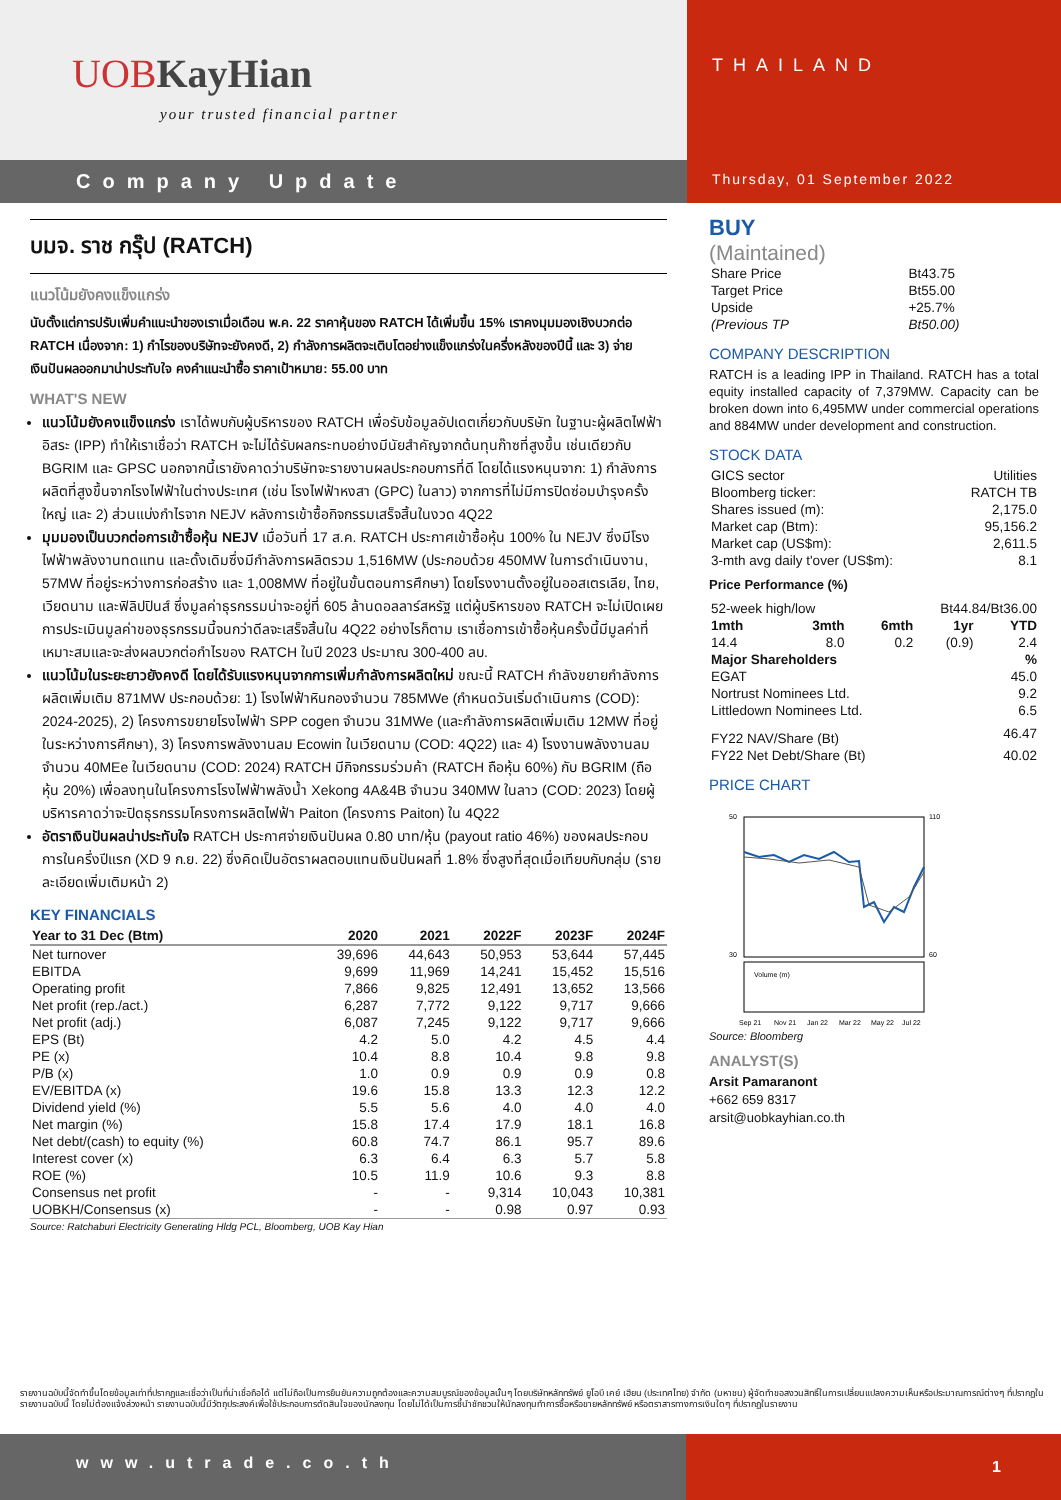UOBKayHian
your trusted financial partner
Company Update
THAILAND
Thursday, 01 September 2022
บมจ. ราช กรุ๊ป (RATCH)
แนวโน้มยังคงแข็งแกร่ง
นับตั้งแต่การปรับเพิ่มคำแนะนำของเราเมื่อเดือน พ.ค. 22 ราคาหุ้นของ RATCH ได้เพิ่มขึ้น 15% เราคงมุมมองเชิงบวกต่อ RATCH เนื่องจาก: 1) กำไรของบริษัทจะยังคงดี, 2) กำลังการผลิตจะเติบโตอย่างแข็งแกร่งในครึ่งหลังของปีนี้ และ 3) จ่ายเงินปันผลออกมาน่าประทับใจ คงคำแนะนำซื้อ ราคาเป้าหมาย: 55.00 บาท
WHAT'S NEW
แนวโน้มยังคงแข็งแกร่ง เราได้พบกับผู้บริหารของ RATCH เพื่อรับข้อมูลอัปเดตเกี่ยวกับบริษัท ในฐานะผู้ผลิตไฟฟ้าอิสระ (IPP) ทำให้เราเชื่อว่า RATCH จะไม่ได้รับผลกระทบอย่างมีนัยสำคัญจากต้นทุนก๊าซที่สูงขึ้น เช่นเดียวกับ BGRIM และ GPSC นอกจากนี้เรายังคาดว่าบริษัทจะรายงานผลประกอบการที่ดี โดยได้แรงหนุนจาก: 1) กำลังการผลิตที่สูงขึ้นจากโรงไฟฟ้าในต่างประเทศ (เช่น โรงไฟฟ้าหงสา (GPC) ในลาว) จากการที่ไม่มีการปิดซ่อมบำรุงครั้งใหญ่ และ 2) ส่วนแบ่งกำไรจาก NEJV หลังการเข้าซื้อกิจกรรมเสร็จสิ้นในงวด 4Q22
มุมมองเป็นบวกต่อการเข้าซื้อหุ้น NEJV เมื่อวันที่ 17 ส.ค. RATCH ประกาศเข้าซื้อหุ้น 100% ใน NEJV ซึ่งมีโรงไฟฟ้าพลังงานทดแทน และดั้งเดิมซึ่งมีกำลังการผลิตรวม 1,516MW (ประกอบด้วย 450MW ในการดำเนินงาน, 57MW ที่อยู่ระหว่างการก่อสร้าง และ 1,008MW ที่อยู่ในขั้นตอนการศึกษา) โดยโรงงานตั้งอยู่ในออสเตรเลีย, ไทย, เวียดนาม และฟิลิปปินส์ ซึ่งมูลค่าธุรกรรมน่าจะอยู่ที่ 605 ล้านดอลลาร์สหรัฐ แต่ผู้บริหารของ RATCH จะไม่เปิดเผยการประเมินมูลค่าของธุรกรรมนี้จนกว่าดีลจะเสร็จสิ้นใน 4Q22 อย่างไรก็ตาม เราเชื่อการเข้าซื้อหุ้นครั้งนี้มีมูลค่าที่เหมาะสมและจะส่งผลบวกต่อกำไรของ RATCH ในปี 2023 ประมาณ 300-400 ลบ.
แนวโน้มในระยะยาวยังคงดี โดยได้รับแรงหนุนจากการเพิ่มกำลังการผลิตใหม่ ขณะนี้ RATCH กำลังขยายกำลังการผลิตเพิ่มเติม 871MW ประกอบด้วย: 1) โรงไฟฟ้าหินกองจำนวน 785MWe (กำหนดวันเริ่มดำเนินการ (COD): 2024-2025), 2) โครงการขยายโรงไฟฟ้า SPP cogen จำนวน 31MWe (และกำลังการผลิตเพิ่มเติม 12MW ที่อยู่ในระหว่างการศึกษา), 3) โครงการพลังงานลม Ecowin ในเวียดนาม (COD: 4Q22) และ 4) โรงงานพลังงานลมจำนวน 40MEe ในเวียดนาม (COD: 2024) RATCH มีกิจกรรมร่วมค้า (RATCH ถือหุ้น 60%) กับ BGRIM (ถือหุ้น 20%) เพื่อลงทุนในโครงการโรงไฟฟ้าพลังน้ำ Xekong 4A&4B จำนวน 340MW ในลาว (COD: 2023) โดยผู้บริหารคาดว่าจะปิดธุรกรรมโครงการผลิตไฟฟ้า Paiton (โครงการ Paiton) ใน 4Q22
อัตราเงินปันผลน่าประทับใจ RATCH ประกาศจ่ายเงินปันผล 0.80 บาท/หุ้น (payout ratio 46%) ของผลประกอบการในครึ่งปีแรก (XD 9 ก.ย. 22) ซึ่งคิดเป็นอัตราผลตอบแทนเงินปันผลที่ 1.8% ซึ่งสูงที่สุดเมื่อเทียบกับกลุ่ม (รายละเอียดเพิ่มเติมหน้า 2)
KEY FINANCIALS
| Year to 31 Dec (Btm) | 2020 | 2021 | 2022F | 2023F | 2024F |
| --- | --- | --- | --- | --- | --- |
| Net turnover | 39,696 | 44,643 | 50,953 | 53,644 | 57,445 |
| EBITDA | 9,699 | 11,969 | 14,241 | 15,452 | 15,516 |
| Operating profit | 7,866 | 9,825 | 12,491 | 13,652 | 13,566 |
| Net profit (rep./act.) | 6,287 | 7,772 | 9,122 | 9,717 | 9,666 |
| Net profit (adj.) | 6,087 | 7,245 | 9,122 | 9,717 | 9,666 |
| EPS (Bt) | 4.2 | 5.0 | 4.2 | 4.5 | 4.4 |
| PE (x) | 10.4 | 8.8 | 10.4 | 9.8 | 9.8 |
| P/B (x) | 1.0 | 0.9 | 0.9 | 0.9 | 0.8 |
| EV/EBITDA (x) | 19.6 | 15.8 | 13.3 | 12.3 | 12.2 |
| Dividend yield (%) | 5.5 | 5.6 | 4.0 | 4.0 | 4.0 |
| Net margin (%) | 15.8 | 17.4 | 17.9 | 18.1 | 16.8 |
| Net debt/(cash) to equity (%) | 60.8 | 74.7 | 86.1 | 95.7 | 89.6 |
| Interest cover (x) | 6.3 | 6.4 | 6.3 | 5.7 | 5.8 |
| ROE (%) | 10.5 | 11.9 | 10.6 | 9.3 | 8.8 |
| Consensus net profit | - | - | 9,314 | 10,043 | 10,381 |
| UOBKH/Consensus (x) | - | - | 0.98 | 0.97 | 0.93 |
Source: Ratchaburi Electricity Generating Hldg PCL, Bloomberg, UOB Kay Hian
BUY
(Maintained)
| Share Price | Bt43.75 |
| Target Price | Bt55.00 |
| Upside | +25.7% |
| (Previous TP | Bt50.00) |
COMPANY DESCRIPTION
RATCH is a leading IPP in Thailand. RATCH has a total equity installed capacity of 7,379MW. Capacity can be broken down into 6,495MW under commercial operations and 884MW under development and construction.
STOCK DATA
| GICS sector | Utilities |
| Bloomberg ticker: | RATCH TB |
| Shares issued (m): | 2,175.0 |
| Market cap (Btm): | 95,156.2 |
| Market cap (US$m): | 2,611.5 |
| 3-mth avg daily t'over (US$m): | 8.1 |
Price Performance (%)
| 52-week high/low | Bt44.84/Bt36.00 |
| 1mth | 3mth | 6mth | 1yr | YTD |
| --- | --- | --- | --- | --- |
| 14.4 | 8.0 | 0.2 | (0.9) | 2.4 |
| Major Shareholders | | | | % |
| EGAT | | | | 45.0 |
| Nortrust Nominees Ltd. | | | | 9.2 |
| Littledown Nominees Ltd. | | | | 6.5 |
| FY22 NAV/Share (Bt) | | | | 46.47 |
| FY22 Net Debt/Share (Bt) | | | | 40.02 |
PRICE CHART
50
30
110
60
Volume (m)
Sep 21
Nov 21
Jan 22
Mar 22
May 22
Jul 22
Source: Bloomberg
ANALYST(S)
Arsit Pamaranont
+662 659 8317
arsit@uobkayhian.co.th
รายงานฉบับนี้จัดทำขึ้นโดยข้อมูลเท่าที่ปรากฏและเชื่อว่าเป็นที่น่าเชื่อถือได้ แต่ไม่ถือเป็นการยืนยันความถูกต้องและความสมบูรณ์ของข้อมูลนั้นๆ โดยบริษัทหลักทรัพย์ ยูโอบี เคย์ เฮียน (ประเทศไทย) จำกัด (มหาชน) ผู้จัดทำขอสงวนสิทธิ์ในการเปลี่ยนแปลงความเห็นหรือประมาณการณ์ต่างๆ ที่ปรากฏในรายงานฉบับนี้ โดยไม่ต้องแจ้งล่วงหน้า รายงานฉบับนี้มีวัตถุประสงค์เพื่อใช้ประกอบการตัดสินใจของนักลงทุน โดยไม่ได้เป็นการชี้นำชักชวนให้นักลงทุนทำการซื้อหรือขายหลักทรัพย์ หรือตราสารทางการเงินใดๆ ที่ปรากฏในรายงาน
www.utrade.co.th
1